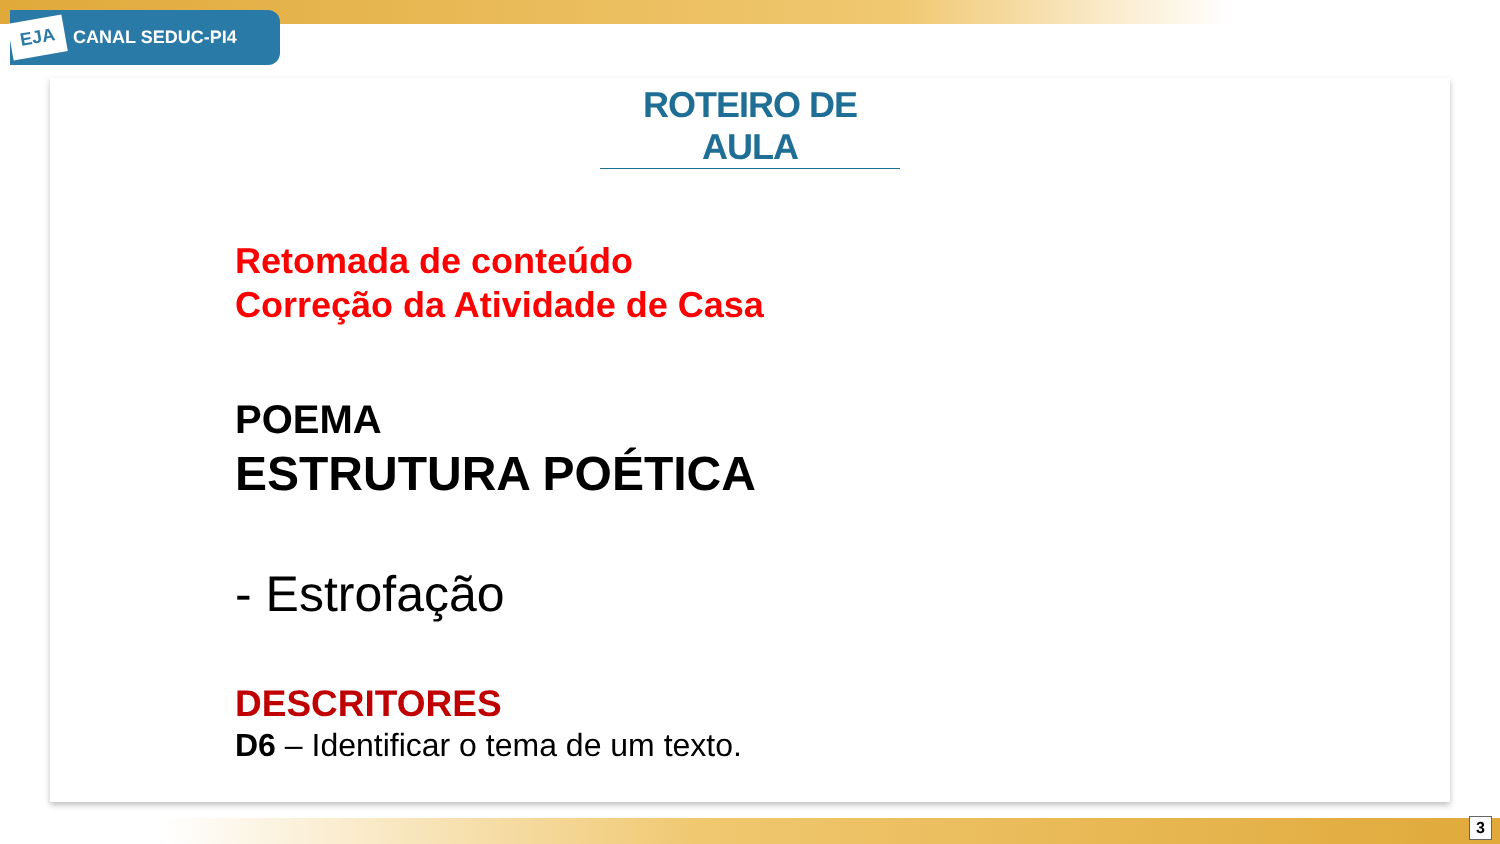EJA CANAL SEDUC-PI4
ROTEIRO DE AULA
Retomada de conteúdo
Correção da Atividade de Casa
POEMA
ESTRUTURA POÉTICA
- Estrofação
DESCRITORES
D6 – Identificar o tema de um texto.
3